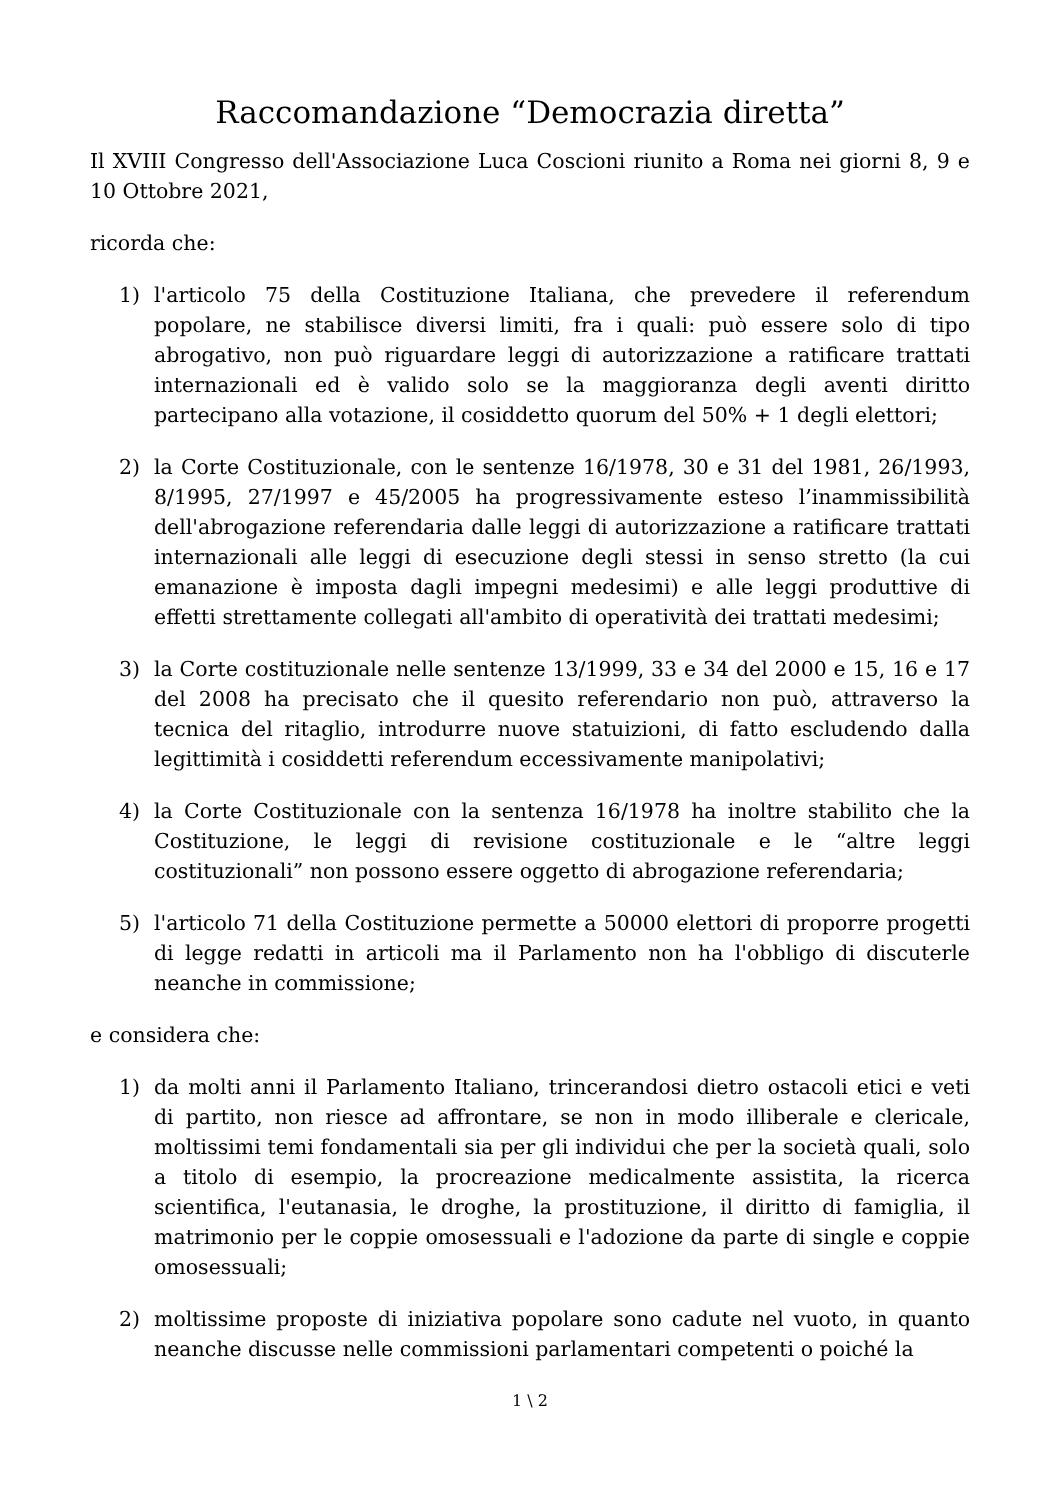Raccomandazione “Democrazia diretta”
Il XVIII Congresso dell'Associazione Luca Coscioni riunito a Roma nei giorni 8, 9 e 10 Ottobre 2021,
ricorda che:
1) l'articolo 75 della Costituzione Italiana, che prevedere il referendum popolare, ne stabilisce diversi limiti, fra i quali: può essere solo di tipo abrogativo, non può riguardare leggi di autorizzazione a ratificare trattati internazionali ed è valido solo se la maggioranza degli aventi diritto partecipano alla votazione, il cosiddetto quorum del 50% + 1 degli elettori;
2) la Corte Costituzionale, con le sentenze 16/1978, 30 e 31 del 1981, 26/1993, 8/1995, 27/1997 e 45/2005 ha progressivamente esteso l’inammissibilità dell'abrogazione referendaria dalle leggi di autorizzazione a ratificare trattati internazionali alle leggi di esecuzione degli stessi in senso stretto (la cui emanazione è imposta dagli impegni medesimi) e alle leggi produttive di effetti strettamente collegati all'ambito di operatività dei trattati medesimi;
3) la Corte costituzionale nelle sentenze 13/1999, 33 e 34 del 2000 e 15, 16 e 17 del 2008 ha precisato che il quesito referendario non può, attraverso la tecnica del ritaglio, introdurre nuove statuizioni, di fatto escludendo dalla legittimità i cosiddetti referendum eccessivamente manipolativi;
4) la Corte Costituzionale con la sentenza 16/1978 ha inoltre stabilito che la Costituzione, le leggi di revisione costituzionale e le “altre leggi costituzionali” non possono essere oggetto di abrogazione referendaria;
5) l'articolo 71 della Costituzione permette a 50000 elettori di proporre progetti di legge redatti in articoli ma il Parlamento non ha l'obbligo di discuterle neanche in commissione;
e considera che:
1) da molti anni il Parlamento Italiano, trincerandosi dietro ostacoli etici e veti di partito, non riesce ad affrontare, se non in modo illiberale e clericale, moltissimi temi fondamentali sia per gli individui che per la società quali, solo a titolo di esempio, la procreazione medicalmente assistita, la ricerca scientifica, l'eutanasia, le droghe, la prostituzione, il diritto di famiglia, il matrimonio per le coppie omosessuali e l'adozione da parte di single e coppie omosessuali;
2) moltissime proposte di iniziativa popolare sono cadute nel vuoto, in quanto neanche discusse nelle commissioni parlamentari competenti o poiché la
1 \ 2